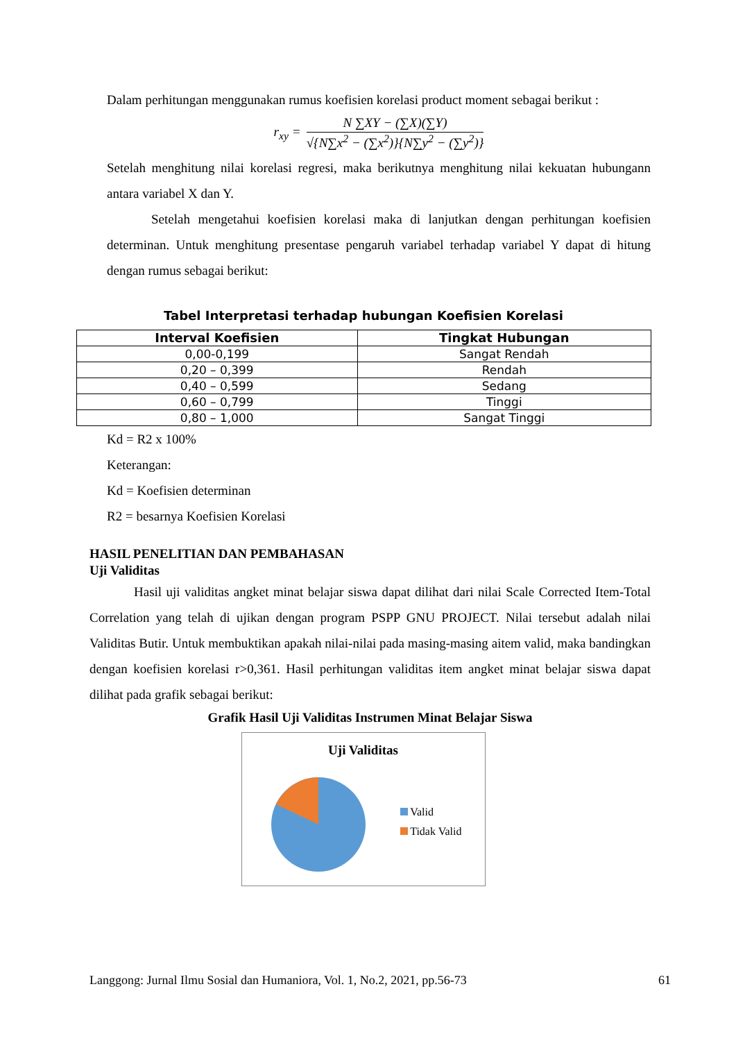Dalam perhitungan menggunakan rumus koefisien korelasi product moment sebagai berikut :
r<sub>xy</sub> =
N ∑XY − (∑X)(∑Y)
√{N∑x<sup>2</sup> − (∑x<sup>2</sup>)}{N∑y<sup>2</sup> − (∑y<sup>2</sup>)}
Setelah menghitung nilai korelasi regresi, maka berikutnya menghitung nilai kekuatan hubungann antara variabel X dan Y.
Setelah mengetahui koefisien korelasi maka di lanjutkan dengan perhitungan koefisien determinan. Untuk menghitung presentase pengaruh variabel terhadap variabel Y dapat di hitung dengan rumus sebagai berikut:
Tabel Interpretasi terhadap hubungan Koefisien Korelasi
| Interval Koefisien | Tingkat Hubungan |
| --- | --- |
| 0,00-0,199 | Sangat Rendah |
| 0,20 – 0,399 | Rendah |
| 0,40 – 0,599 | Sedang |
| 0,60 – 0,799 | Tinggi |
| 0,80 – 1,000 | Sangat Tinggi |
Kd = R2 x 100%
Keterangan:
Kd = Koefisien determinan
R2 = besarnya Koefisien Korelasi
HASIL PENELITIAN DAN PEMBAHASAN
Uji Validitas
Hasil uji validitas angket minat belajar siswa dapat dilihat dari nilai Scale Corrected Item-Total Correlation yang telah di ujikan dengan program PSPP GNU PROJECT. Nilai tersebut adalah nilai Validitas Butir. Untuk membuktikan apakah nilai-nilai pada masing-masing aitem valid, maka bandingkan dengan koefisien korelasi r>0,361. Hasil perhitungan validitas item angket minat belajar siswa dapat dilihat pada grafik sebagai berikut:
Grafik Hasil Uji Validitas Instrumen Minat Belajar Siswa
Uji Validitas
Valid
Tidak Valid
Langgong: Jurnal Ilmu Sosial dan Humaniora, Vol. 1, No.2, 2021, pp.56-73 61